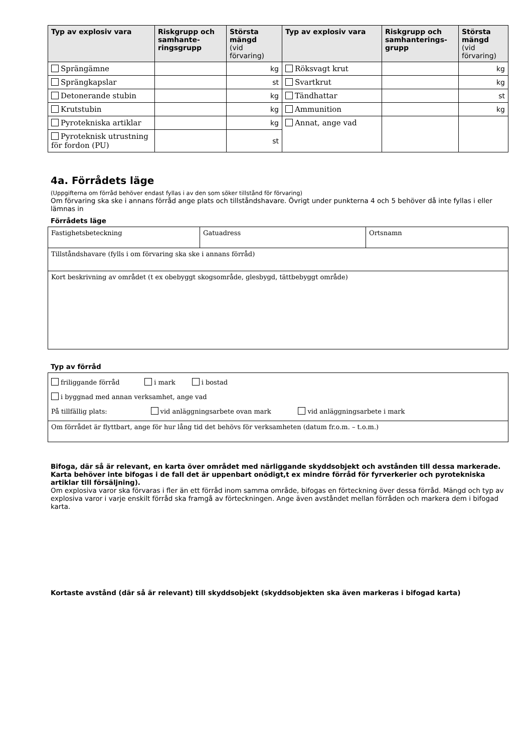| Typ av explosiv vara | Riskgrupp och samhante-ringsgrupp | Största mängd (vid förvaring) | Typ av explosiv vara | Riskgrupp och samhanterings-grupp | Största mängd (vid förvaring) |
| --- | --- | --- | --- | --- | --- |
| Sprängämne | | kg | Röksvagt krut | | kg |
| Sprängkapslar | | st | Svartkrut | | kg |
| Detonerande stubin | | kg | Tändhattar | | st |
| Krutstubin | | kg | Ammunition | | kg |
| Pyrotekniska artiklar | | kg | Annat, ange vad | | |
| Pyroteknisk utrustning för fordon (PU) | | st | | | |
4a. Förrådets läge
(Uppgifterna om förråd behöver endast fyllas i av den som söker tillstånd för förvaring)
Om förvaring ska ske i annans förråd ange plats och tillståndshavare. Övrigt under punkterna 4 och 5 behöver då inte fyllas i eller lämnas in
Förrådets läge
| Fastighetsbeteckning | Gatuadress | Ortsnamn |
| Tillståndshavare (fylls i om förvaring ska ske i annans förråd) | | |
| Kort beskrivning av området (t ex obebyggt skogsområde, glesbygd, tättbebyggt område) | | |
Typ av förråd
| friliggande förråd i mark i bostad i byggnad med annan verksamhet, ange vad På tillfällig plats: vid anläggningsarbete ovan mark vid anläggningsarbete i mark |
| Om förrådet är flyttbart, ange för hur lång tid det behövs för verksamheten (datum fr.o.m. – t.o.m.) |
Bifoga, där så är relevant, en karta över området med närliggande skyddsobjekt och avstånden till dessa markerade. Karta behöver inte bifogas i de fall det är uppenbart onödigt,t ex mindre förråd för fyrverkerier och pyrotekniska artiklar till försäljning).
Om explosiva varor ska förvaras i fler än ett förråd inom samma område, bifogas en förteckning över dessa förråd. Mängd och typ av explosiva varor i varje enskilt förråd ska framgå av förteckningen. Ange även avståndet mellan förråden och markera dem i bifogad karta.
Kortaste avstånd (där så är relevant) till skyddsobjekt (skyddsobjekten ska även markeras i bifogad karta)